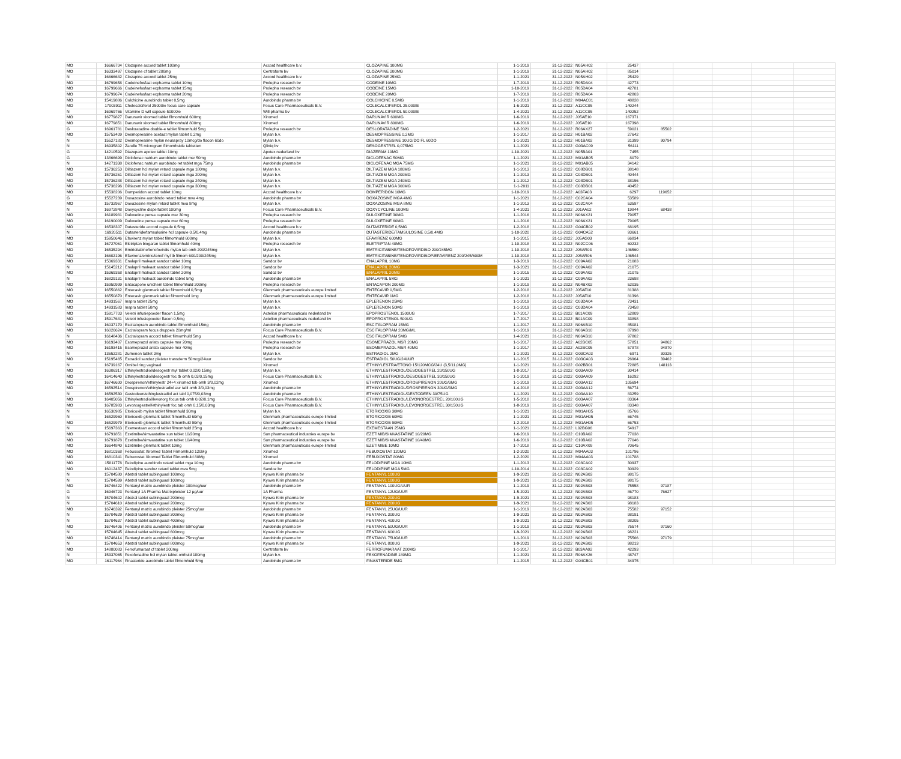| MO | 16666704 | Clozapine accord tablet 100mg | Accord healthcare b.v. | CLOZAPINE 100MG | 1-1-2019 | 31-12-2022 | N05AH02 | 25437 | | | | | |
| MO | 16333497 | Clozapine cf tablet 200mg | Centrafarm bv | CLOZAPINE 200MG | 1-1-2019 | 31-12-2022 | N05AH02 | 85014 | | | | | |
| N | 16666682 | Clozapine accord tablet 25mg | Accord healthcare b.v. | CLOZAPINE 25MG | 1-1-2021 | 31-12-2022 | N05AH02 | 25429 | | | | | |
| MO | 16799658 | Codeinefosfaat expharma tablet 10mg | Prolepha research bv | CODEINE 10MG | 1-7-2019 | 31-12-2022 | R05DA04 | 42773 | | | | | |
| MO | 16799666 | Codeinefosfaat expharma tablet 15mg | Prolepha research bv | CODEINE 15MG | 1-10-2019 | 31-12-2022 | R05DA04 | 42781 | | | | | |
| MO | 16799674 | Codeinefosfaat expharma tablet 20mg | Prolepha research bv | CODEINE 20MG | 1-7-2019 | 31-12-2022 | R05DA04 | 42803 | | | | | |
| MO | 15419886 | Colchicine aurobindo tablet 0,5mg | Aurobindo pharma bv | COLCHICINE 0,5MG | 1-1-2019 | 31-12-2022 | M04AC01 | 48828 | | | | | |
| MO | 17003911 | Cholecalciferol 25000ie focus care capsule | Focus Care Pharmaceuticals B.V. | COLECALCIFEROL 25.000IE | 1-6-2021 | 31-12-2022 | A11CC05 | 140244 | | | | | |
| N | 16969766 | Vitamine D will capsule 50000ie | Will-pharma bv | COLECALCIFEROL 50.000IE | 1-4-2021 | 31-12-2022 | A11CC05 | 140252 | | | | | |
| MO | 16779827 | Darunavir xiromed tablet filmomhuld 600mg | Xiromed | DARUNAVIR 600MG | 1-6-2019 | 31-12-2022 | J05AE10 | 167371 | | | | | |
| MO | 16779851 | Darunavir xiromed tablet filmomhuld 800mg | Xiromed | DARUNAVIR 800MG | 1-6-2019 | 31-12-2022 | J05AE10 | 167398 | | | | | |
| G | 16961781 | Desloratadine double-e tablet filmomhuld 5mg | Prolepha research bv | DESLORATADINE 5MG | 1-2-2021 | 31-12-2022 | R06AX27 | 59021 | 85502 | | | | |
| MO | 15753409 | Desmopressine acetaat mylan tablet 0,2mg | Mylan b.v. | DESMOPRESSINE 0,2MG | 1-1-2017 | 31-12-2022 | H01BA02 | 27642 | | | | | |
| N | 15527182 | Desmopressine mylan neusspray 10mcg/do flacon 60do | Mylan b.v. | DESMOPRESSINE 10UG/DO FL 60DO | 1-1-2021 | 31-12-2022 | H01BA02 | 31399 | 90794 | | | | |
| N | 16935802 | Zarelle 75 microgram filmomhulde tabletten | Qliniq bv | DESOGESTREL 0,075MG | 1-1-2021 | 31-12-2022 | G03AC09 | 56111 | | | | | |
| G | 14210592 | Diazepam apotex tablet 10mg | Apotex nederland bv | DIAZEPAM 10MG | 1-10-2021 | 31-12-2022 | N05BA01 | 7455 | | | | | |
| G | 13866699 | Diclofenac natrium aurobindo tablet msr 50mg | Aurobindo pharma bv | DICLOFENAC 50MG | 1-1-2021 | 31-12-2022 | M01AB05 | 8079 | | | | | |
| N | 14271338 | Diclofenac natrium aurobindo ret tablet mga 75mg | Aurobindo pharma bv | DICLOFENAC MGA 75MG | 1-1-2021 | 31-12-2022 | M01AB05 | 34142 | | | | | |
| MO | 15736253 | Diltiazem hcl mylan retard capsule mga 180mg | Mylan b.v. | DILTIAZEM MGA 180MG | 1-1-2013 | 31-12-2022 | C08DB01 | 38148 | | | | | |
| MO | 15736261 | Diltiazem hcl mylan retard capsule mga 200mg | Mylan b.v. | DILTIAZEM MGA 200MG | 1-1-2013 | 31-12-2022 | C08DB01 | 40444 | | | | | |
| MO | 15736288 | Diltiazem hcl mylan retard capsule mga 240mg | Mylan b.v. | DILTIAZEM MGA 240MG | 1-1-2012 | 31-12-2022 | C08DB01 | 38156 | | | | | |
| MO | 15736296 | Diltiazem hcl mylan retard capsule mga 300mg | Mylan b.v. | DILTIAZEM MGA 300MG | 1-1-2011 | 31-12-2022 | C08DB01 | 40452 | | | | | |
| MO | 15538206 | Domperidon accord tablet 10mg | Accord healthcare b.v. | DOMPERIDON 10MG | 1-10-2019 | 31-12-2022 | A03FA03 | 6297 | 119652 | | | | |
| G | 15527239 | Doxazosine aurobindo retard tablet mva 4mg | Aurobindo pharma bv | DOXAZOSINE MGA 4MG | 1-1-2021 | 31-12-2022 | C02CA04 | 53589 | | | | | |
| MO | 15732967 | Doxazosine mylan retard tablet mva 8mg | Mylan b.v. | DOXAZOSINE MGA 8MG | 1-1-2013 | 31-12-2022 | C02CA04 | 53597 | | | | | |
| N | 16972848 | Doxycycline dispertablet 100mg | Focus Care Pharmaceuticals B.V. | DOXYCYCLINE 100MG | 1-4-2021 | 31-12-2022 | J01AA02 | 19844 | 68438 | | | | |
| MO | 16189981 | Duloxetine pensa capsule msr 30mg | Prolepha research bv | DULOXETINE 30MG | 1-1-2016 | 31-12-2022 | N06AX21 | 79057 | | | | | |
| MO | 16190009 | Duloxetine pensa capsule msr 60mg | Prolepha research bv | DULOXETINE 60MG | 1-1-2016 | 31-12-2022 | N06AX21 | 79065 | | | | | |
| MO | 16538307 | Dutasteride accord capsule 0,5mg | Accord healthcare b.v. | DUTASTERIDE 0,5MG | 1-2-2018 | 31-12-2022 | G04CB02 | 68195 | | | | | |
| N | 16920511 | Dutasteride/tamsulosine hcl capsule 0,5/0,4mg | Aurobindo pharma bv | DUTASTERIDE/TAMSULOSINE 0,5/0,4MG | 1-10-2020 | 31-12-2022 | G04CA52 | 93661 | | | | | |
| MO | 15950646 | Efavirenz mylan tablet filmomhuld 600mg | Mylan b.v. | EFAVIRENZ 600MG | 1-1-2015 | 31-12-2022 | J05AG03 | 66834 | | | | | |
| MO | 16727061 | Eletriptan biogaran tablet filmomhuld 40mg | Prolepha research bv | ELETRIPTAN 40MG | 1-10-2018 | 31-12-2022 | N02CC06 | 60232 | | | | | |
| MO | 16535294 | Emtricitabine/tenofovirdis mylan tab omh 200/245mg | Mylan b.v. | EMTRICITABINE/TENOFOVIRDISO 200/245MG | 1-10-2018 | 31-12-2022 | J05AR03 | 146560 | | | | | |
| MO | 16602196 | Efavirenz/emtric/tenof myl tb filmom 600/200/245mg | Mylan b.v. | EMTRICITABINE/TENOFOVIRDISOP/EFAVIRENZ 200/245/600M | 1-10-2018 | 31-12-2022 | J05AR06 | 146544 | | | | | |
| MO | 15369331 | Enalapril maleaat sandoz tablet 10mg | Sandoz bv | ENALAPRIL 10MG | 1-3-2019 | 31-12-2022 | C09AA02 | 21083 | | | | | |
| N | 15145212 | Enalapril maleaat sandoz tablet 20mg | Sandoz bv | ENALAPRIL 20MG | 1-3-2021 | 31-12-2022 | C09AA02 | 21075 | | | | | |
| MO | 15369358 | Enalapril maleaat sandoz tablet 20mg | Sandoz bv | ENALAPRIL 20MG | 1-1-2015 | 31-12-2022 | C09AA02 | 21075 | | | | | |
| N | 16829131 | Enalapril maleaat aurobindo tablet 5mg | Aurobindo pharma bv | ENALAPRIL 5MG | 1-1-2021 | 31-12-2022 | C09AA02 | 23698 | | | | | |
| MO | 15950999 | Entacapone unichem tablet filmomhuld 200mg | Prolepha research bv | ENTACAPON 200MG | 1-1-2019 | 31-12-2022 | N04BX02 | 52035 | | | | | |
| MO | 16550862 | Entecavir glenmark tablet filmomhuld 0,5mg | Glenmark pharmaceuticals europe limited | ENTECAVIR 0,5MG | 1-2-2018 | 31-12-2022 | J05AF10 | 81388 | | | | | |
| MO | 16550870 | Entecavir glenmark tablet filmomhuld 1mg | Glenmark pharmaceuticals europe limited | ENTECAVIR 1MG | 1-2-2018 | 31-12-2022 | J05AF10 | 81396 | | | | | |
| MO | 14931567 | Inspra tablet 25mg | Mylan b.v. | EPLERENON 25MG | 1-1-2019 | 31-12-2022 | C03DA04 | 73431 | | | | | |
| MO | 14931583 | Inspra tablet 50mg | Mylan b.v. | EPLERENON 50MG | 1-1-2019 | 31-12-2022 | C03DA04 | 73458 | | | | | |
| MO | 15917703 | Veletri infusiepoeder flacon 1,5mg | Actelion pharmaceuticals nederland bv | EPOPROSTENOL 1500UG | 1-7-2017 | 31-12-2022 | B01AC09 | 52809 | | | | | |
| MO | 15917681 | Veletri infusiepoeder flacon 0,5mg | Actelion pharmaceuticals nederland bv | EPOPROSTENOL 500UG | 1-7-2017 | 31-12-2022 | B01AC09 | 33898 | | | | | |
| MO | 16037170 | Escitalopram aurobindo tablet filmomhuld 15mg | Aurobindo pharma bv | ESCITALOPRAM 15MG | 1-1-2017 | 31-12-2022 | N06AB10 | 85081 | | | | | |
| MO | 16026624 | Escitalopram focus druppels 20mg/ml | Focus Care Pharmaceuticals B.V. | ESCITALOPRAM 20MG/ML | 1-1-2019 | 31-12-2022 | N06AB10 | 87998 | | | | | |
| N | 16148436 | Escitalopram accord tablet filmomhuld 5mg | Accord healthcare b.v. | ESCITALOPRAM 5MG | 1-4-2021 | 31-12-2022 | N06AB10 | 97802 | | | | | |
| MO | 16193407 | Esomeprazol aristo capsule msr 20mg | Prolepha research bv | ESOMEPRAZOL MSR 20MG | 1-1-2017 | 31-12-2022 | A02BC05 | 57851 | 94862 | | | | |
| MO | 16193415 | Esomeprazol aristo capsule msr 40mg | Prolepha research bv | ESOMEPRAZOL MSR 40MG | 1-1-2017 | 31-12-2022 | A02BC05 | 57878 | 94870 | | | | |
| N | 13652281 | Zumenon tablet 2mg | Mylan b.v. | ESTRADIOL 2MG | 1-1-2021 | 31-12-2022 | G03CA03 | 6971 | 30325 | | | | |
| MO | 15195465 | Estradiol sandoz pleister transderm 50mcg/24uur | Sandoz bv | ESTRADIOL 50UG/24UUR | 1-1-2015 | 31-12-2022 | G03CA03 | 26964 | 39462 | | | | |
| N | 16739167 | Ornibel ring vaginaal | Xiromed | ETHINYLESTRA/ETONO 15/120MCG/24U (3,5/11,0MG) | 1-1-2021 | 31-12-2022 | G02BB01 | 72885 | 148113 | | | | |
| MO | 16306317 | Ethinylestradiol/desogestr myl tablet 0,02/0,15mg | Mylan b.v. | ETHINYLESTRADIOL/DESOGESTREL 20/150UG | 1-8-2017 | 31-12-2022 | G03AA09 | 30414 | | | | | |
| MO | 16414640 | Ethinylestradiol/desogestr foc tb omh 0,03/0,15mg | Focus Care Pharmaceuticals B.V. | ETHINYLESTRADIOL/DESOGESTREL 30/150UG | 1-1-2019 | 31-12-2022 | G03AA09 | 16292 | | | | | |
| MO | 16746600 | Drospirenon/ethinylestr 24+4 xiromed tab omh 3/0,02mg | Xiromed | ETHINYLESTRADIOL/DROSPIRENON 20UG/3MG | 1-1-2019 | 31-12-2022 | G03AA12 | 105694 | | | | | |
| MO | 16592514 | Drospirenon/ethinylestradiol aur tabl omh 3/0,03mg | Aurobindo pharma bv | ETHINYLESTRADIOL/DROSPIRENON 30UG/3MG | 1-4-2018 | 31-12-2022 | G03AA12 | 56774 | | | | | |
| N | 16592530 | Gestodeen/ethinylestradiol act tabl 0,075/0,03mg | Aurobindo pharma bv | ETHINYLESTRADIOL/GESTODEEN 30/75UG | 1-1-2021 | 31-12-2022 | G03AA10 | 83259 | | | | | |
| MO | 16405056 | Ethinylestradiol/levonorg focus tab omh 0,02/0,1mg | Focus Care Pharmaceuticals B.V. | ETHINYLESTRADIOL/LEVONORGESTREL 20/100UG | 1-5-2018 | 31-12-2022 | G03AA07 | 83364 | | | | | |
| MO | 16785983 | Levonorgestrel/ethinylestr foc tab omh 0,15/0,03mg | Focus Care Pharmaceuticals B.V. | ETHINYLESTRADIOL/LEVONORGESTREL 30/150UG | 1-8-2019 | 31-12-2022 | G03AA07 | 83348 | | | | | |
| N | 16530985 | Etoricoxib mylan tablet filmomhuld 30mg | Mylan b.v. | ETORICOXIB 30MG | 1-1-2021 | 31-12-2022 | M01AH05 | 85766 | | | | | |
| N | 16529960 | Etoricoxib glenmark tablet filmomhuld 60mg | Glenmark pharmaceuticals europe limited | ETORICOXIB 60MG | 1-1-2021 | 31-12-2022 | M01AH05 | 66745 | | | | | |
| MO | 16529979 | Etoricoxib glenmark tablet filmomhuld 90mg | Glenmark pharmaceuticals europe limited | ETORICOXIB 90MG | 1-2-2018 | 31-12-2022 | M01AH05 | 66753 | | | | | |
| N | 15697363 | Exemestaan accord tablet filmomhuld 25mg | Accord healthcare b.v. | EXEMESTAAN 25MG | 1-1-2021 | 31-12-2022 | L02BG06 | 54917 | | | | | |
| MO | 16791851 | Ezetimibe/simvastatine sun tablet 10/20mg | Sun pharmaceutical industries europe bv | EZETIMIB/SIMVASTATINE 10/20MG | 1-6-2019 | 31-12-2022 | C10BA02 | 77038 | | | | | |
| MO | 16791878 | Ezetimibe/simvastatine sun tablet 10/40mg | Sun pharmaceutical industries europe bv | EZETIMIB/SIMVASTATINE 10/40MG | 1-6-2019 | 31-12-2022 | C10BA02 | 77046 | | | | | |
| MO | 16644840 | Ezetimibe glenmark tablet 10mg | Glenmark pharmaceuticals europe limited | EZETIMIBE 10MG | 1-7-2018 | 31-12-2022 | C10AX09 | 70645 | | | | | |
| MO | 16810368 | Febuxostat Xiromed Tablet Filmomhuld 120Mg | Xiromed | FEBUXOSTAT 120MG | 1-2-2020 | 31-12-2022 | M04AA03 | 101796 | | | | | |
| MO | 16810341 | Febuxostat Xiromed Tablet Filmomhuld 80Mg | Xiromed | FEBUXOSTAT 80MG | 1-2-2020 | 31-12-2022 | M04AA03 | 101788 | | | | | |
| MO | 15811778 | Felodipine aurobindo retard tablet mga 10mg | Aurobindo pharma bv | FELODIPINE MGA 10MG | 1-1-2013 | 31-12-2022 | C08CA02 | 30937 | | | | | |
| MO | 16012437 | Felodipine sandoz retard tablet mva 5mg | Sandoz bv | FELODIPINE MGA 5MG | 1-10-2014 | 31-12-2022 | C08CA02 | 30929 | | | | | |
| N | 15704580 | Abstral tablet sublinguaal 100mcg | Kyowa Kirin pharma bv | FENTANYL 100UG | 1-9-2021 | 31-12-2022 | N02AB03 | 98175 | | | | | |
| N | 15704599 | Abstral tablet sublinguaal 100mcg | Kyowa Kirin pharma bv | FENTANYL 100UG | 1-9-2021 | 31-12-2022 | N02AB03 | 98175 | | | | | |
| MO | 16746422 | Fentanyl matrix aurobindo pleister 100mcg/uur | Aurobindo pharma bv | FENTANYL 100UG/UUR | 1-1-2019 | 31-12-2022 | N02AB03 | 75558 | 97187 | | | | |
| G | 16946723 | Fentanyl 1A Pharma Matrixpleister 12 µg/uur | 1A Pharma | FENTANYL 12UG/UUR | 1-5-2021 | 31-12-2022 | N02AB03 | 86770 | 76627 | | | | |
| N | 15704602 | Abstral tablet sublinguaal 200mcg | Kyowa Kirin pharma bv | FENTANYL 200UG | 1-9-2021 | 31-12-2022 | N02AB03 | 98183 | | | | | |
| N | 15704610 | Abstral tablet sublinguaal 200mcg | Kyowa Kirin pharma bv | FENTANYL 200UG | 1-9-2021 | 31-12-2022 | N02AB03 | 98183 | | | | | |
| MO | 16746392 | Fentanyl matrix aurobindo pleister 25mcg/uur | Aurobindo pharma bv | FENTANYL 25UG/UUR | 1-1-2019 | 31-12-2022 | N02AB03 | 75582 | 97152 | | | | |
| N | 15704629 | Abstral tablet sublinguaal 300mcg | Kyowa Kirin pharma bv | FENTANYL 300UG | 1-9-2021 | 31-12-2022 | N02AB03 | 98191 | | | | | |
| N | 15704637 | Abstral tablet sublinguaal 400mcg | Kyowa Kirin pharma bv | FENTANYL 400UG | 1-9-2021 | 31-12-2022 | N02AB03 | 98205 | | | | | |
| MO | 16746406 | Fentanyl matrix aurobindo pleister 50mcg/uur | Aurobindo pharma bv | FENTANYL 50UG/UUR | 1-1-2019 | 31-12-2022 | N02AB03 | 75574 | 97160 | | | | |
| N | 15704645 | Abstral tablet sublinguaal 600mcg | Kyowa Kirin pharma bv | FENTANYL 600UG | 1-9-2021 | 31-12-2022 | N02AB03 | 98221 | | | | | |
| MO | 16746414 | Fentanyl matrix aurobindo pleister 75mcg/uur | Aurobindo pharma bv | FENTANYL 75UG/UUR | 1-1-2019 | 31-12-2022 | N02AB03 | 75566 | 97179 | | | | |
| N | 15704653 | Abstral tablet sublinguaal 800mcg | Kyowa Kirin pharma bv | FENTANYL 800UG | 1-9-2021 | 31-12-2022 | N02AB03 | 98213 | | | | | |
| MO | 14880083 | Ferrofumaraat cf tablet 200mg | Centrafarm bv | FERROFUMARAAT 200MG | 1-1-2017 | 31-12-2022 | B03AA02 | 42293 | | | | | |
| N | 15337065 | Fexofenadine hcl mylan tablet omhuld 180mg | Mylan b.v. | FEXOFENADINE 180MG | 1-1-2021 | 31-12-2022 | R06AX26 | 48747 | | | | | |
| MO | 16117964 | Finasteride aurobindo tablet filmomhuld 5mg | Aurobindo pharma bv | FINASTERIDE 5MG | 1-1-2015 | 31-12-2022 | G04CB01 | 34975 | | | | | |